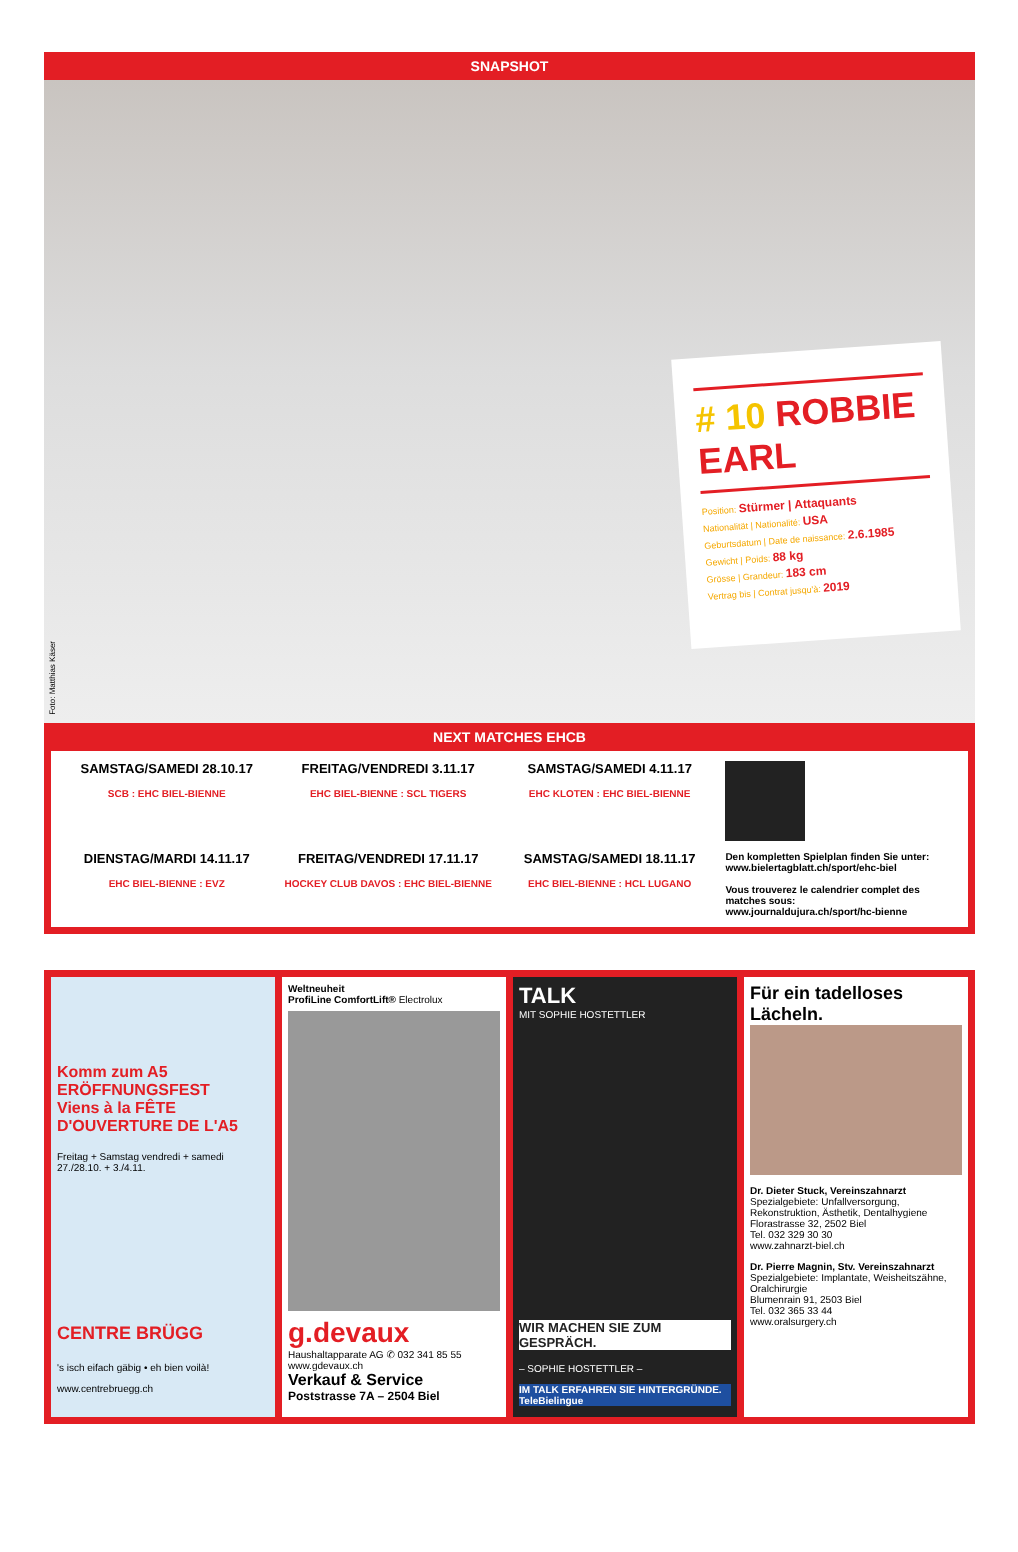SNAPSHOT
Foto: Matthias Käser
# 10 ROBBIE EARL
Position: Stürmer | Attaquants
Nationalität | Nationalité: USA
Geburtsdatum | Date de naissance: 2.6.1985
Gewicht | Poids: 88 kg
Grösse | Grandeur: 183 cm
Vertrag bis | Contrat jusqu'à: 2019
NEXT MATCHES EHCB
SAMSTAG/SAMEDI 28.10.17
SCB : EHC BIEL-BIENNE
FREITAG/VENDREDI 3.11.17
EHC BIEL-BIENNE : SCL TIGERS
SAMSTAG/SAMEDI 4.11.17
EHC KLOTEN : EHC BIEL-BIENNE
DIENSTAG/MARDI 14.11.17
EHC BIEL-BIENNE : EVZ
FREITAG/VENDREDI 17.11.17
HOCKEY CLUB DAVOS : EHC BIEL-BIENNE
SAMSTAG/SAMEDI 18.11.17
EHC BIEL-BIENNE : HCL LUGANO
Den kompletten Spielplan finden Sie unter:
www.bielertagblatt.ch/sport/ehc-biel
Vous trouverez le calendrier complet des matches sous:
www.journaldujura.ch/sport/hc-bienne
Komm zum A5 ERÖFFNUNGSFEST
Viens à la FÊTE D'OUVERTURE DE L'A5
Freitag + Samstag vendredi + samedi 27./28.10. + 3./4.11.
CENTRE BRÜGG
's isch eifach gäbig • eh bien voilà!
www.centrebruegg.ch
Weltneuheit
ProfiLine ComfortLift® Electrolux
g.devaux
Haushaltapparate AG ✆ 032 341 85 55
www.gdevaux.ch
Verkauf & Service
Poststrasse 7A – 2504 Biel
TALK
MIT SOPHIE HOSTETTLER
WIR MACHEN SIE ZUM GESPRÄCH.
– SOPHIE HOSTETTLER –
IM TALK ERFAHREN SIE HINTERGRÜNDE. TeleBielingue
Für ein tadelloses Lächeln.
Dr. Dieter Stuck, Vereinszahnarzt
Spezialgebiete: Unfallversorgung, Rekonstruktion, Ästhetik, Dentalhygiene
Florastrasse 32, 2502 Biel
Tel. 032 329 30 30
www.zahnarzt-biel.ch
Dr. Pierre Magnin, Stv. Vereinszahnarzt
Spezialgebiete: Implantate, Weisheitszähne, Oralchirurgie
Blumenrain 91, 2503 Biel
Tel. 032 365 33 44
www.oralsurgery.ch